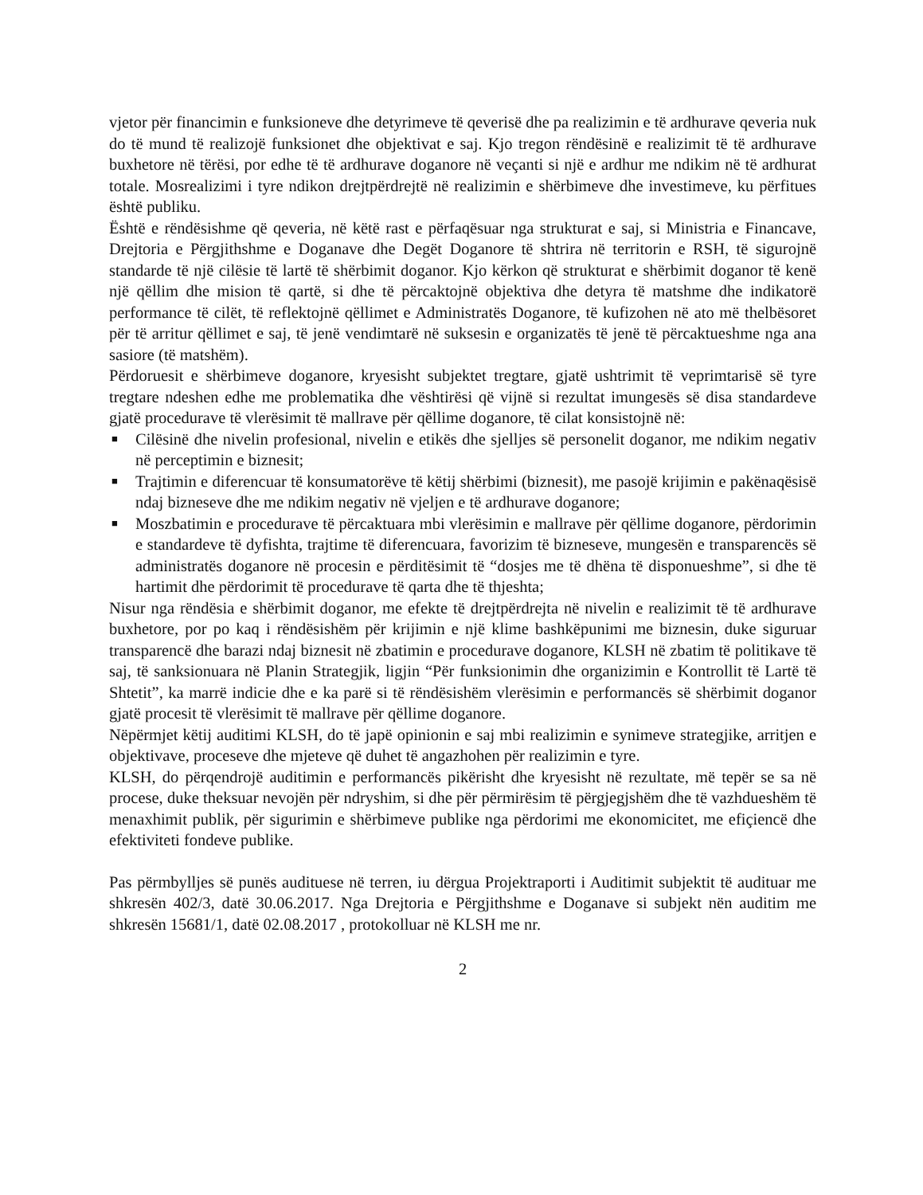vjetor për financimin e funksioneve dhe detyrimeve të qeverisë dhe pa realizimin e të ardhurave qeveria nuk do të mund të realizojë funksionet dhe objektivat e saj. Kjo tregon rëndësinë e realizimit të të ardhurave buxhetore në tërësi, por edhe të të ardhurave doganore në veçanti si një e ardhur me ndikim në të ardhurat totale. Mosrealizimi i tyre ndikon drejtpërdrejtë në realizimin e shërbimeve dhe investimeve, ku përfitues është publiku.
Është e rëndësishme që qeveria, në këtë rast e përfaqësuar nga strukturat e saj, si Ministria e Financave, Drejtoria e Përgjithshme e Doganave dhe Degët Doganore të shtrira në territorin e RSH, të sigurojnë standarde të një cilësie të lartë të shërbimit doganor. Kjo kërkon që strukturat e shërbimit doganor të kenë një qëllim dhe mision të qartë, si dhe të përcaktojnë objektiva dhe detyra të matshme dhe indikatorë performance të cilët, të reflektojnë qëllimet e Administratës Doganore, të kufizohen në ato më thelbësoret për të arritur qëllimet e saj, të jenë vendimtarë në suksesin e organizatës të jenë të përcaktueshme nga ana sasiore (të matshëm).
Përdoruesit e shërbimeve doganore, kryesisht subjektet tregtare, gjatë ushtrimit të veprimtarisë së tyre tregtare ndeshen edhe me problematika dhe vështirësi që vijnë si rezultat imungesës së disa standardeve gjatë procedurave të vlerësimit të mallrave për qëllime doganore, të cilat konsistojnë në:
■ Cilësinë dhe nivelin profesional, nivelin e etikës dhe sjelljes së personelit doganor, me ndikim negativ në perceptimin e biznesit;
■ Trajtimin e diferencuar të konsumatorëve të këtij shërbimi (biznesit), me pasojë krijimin e pakënaqësisë ndaj bizneseve dhe me ndikim negativ në vjeljen e të ardhurave doganore;
■ Moszbatimin e procedurave të përcaktuara mbi vlerësimin e mallrave për qëllime doganore, përdorimin e standardeve të dyfishta, trajtime të diferencuara, favorizim të bizneseve, mungesën e transparencës së administratës doganore në procesin e përditësimit të “dosjes me të dhëna të disponueshme”, si dhe të hartimit dhe përdorimit të procedurave të qarta dhe të thjeshta;
Nisur nga rëndësia e shërbimit doganor, me efekte të drejtpërdrejta në nivelin e realizimit të të ardhurave buxhetore, por po kaq i rëndësishëm për krijimin e një klime bashkëpunimi me biznesin, duke siguruar transparencë dhe barazi ndaj biznesit në zbatimin e procedurave doganore, KLSH në zbatim të politikave të saj, të sanksionuara në Planin Strategjik, ligjin “Për funksionimin dhe organizimin e Kontrollit të Lartë të Shtetit”, ka marrë indicie dhe e ka parë si të rëndësishëm vlerësimin e performancës së shërbimit doganor gjatë procesit të vlerësimit të mallrave për qëllime doganore.
Nëpërmjet këtij auditimi KLSH, do të japë opinionin e saj mbi realizimin e synimeve strategjike, arritjen e objektivave, proceseve dhe mjeteve që duhet të angazhohen për realizimin e tyre.
KLSH, do përqendrojë auditimin e performancës pikërisht dhe kryesisht në rezultate, më tepër se sa në procese, duke theksuar nevojën për ndryshim, si dhe për përmirësim të përgjegjshëm dhe të vazhdueshëm të menaxhimit publik, për sigurimin e shërbimeve publike nga përdorimi me ekonomicitet, me efiçiencë dhe efektiviteti fondeve publike.
Pas përmbylljes së punës audituese në terren, iu dërgua Projektraporti i Auditimit subjektit të audituar me shkresën 402/3, datë 30.06.2017. Nga Drejtoria e Përgjithshme e Doganave si subjekt nën auditim me shkresën 15681/1, datë 02.08.2017 , protokolluar në KLSH me nr.
2